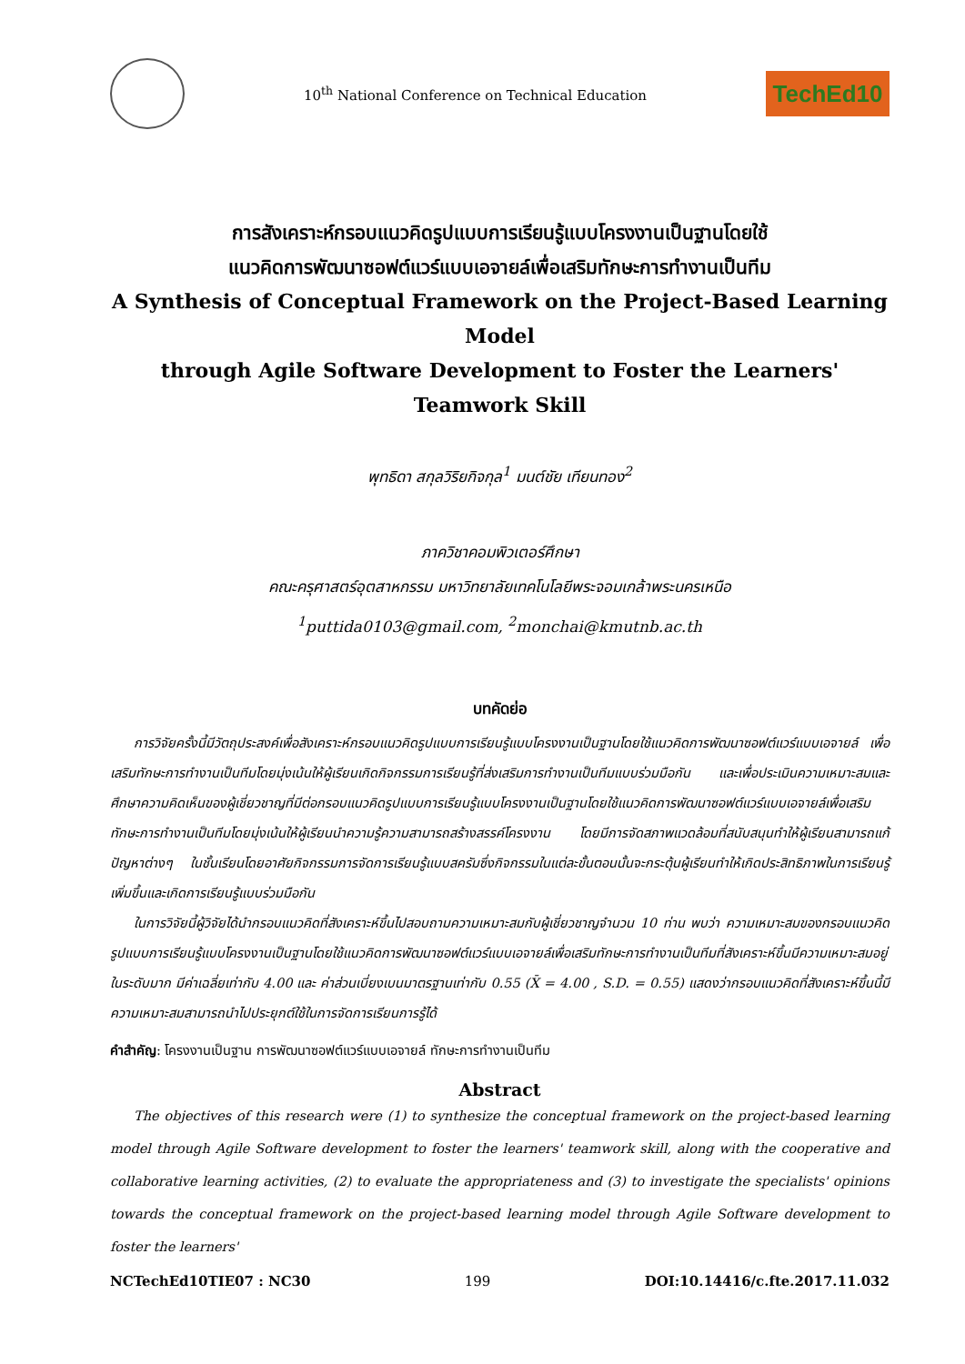10<sup>th</sup> National Conference on Technical Education
TechEd10
การสังเคราะห์กรอบแนวคิดรูปแบบการเรียนรู้แบบโครงงานเป็นฐานโดยใช้
แนวคิดการพัฒนาซอฟต์แวร์แบบเอจายล์เพื่อเสริมทักษะการทำงานเป็นทีม
A Synthesis of Conceptual Framework on the Project-Based Learning Model
through Agile Software Development to Foster the Learners' Teamwork Skill
พุทธิดา สกุลวิริยกิจกุล<sup>1</sup> มนต์ชัย เทียนทอง<sup>2</sup>
ภาควิชาคอมพิวเตอร์ศึกษา
คณะครุศาสตร์อุตสาหกรรม มหาวิทยาลัยเทคโนโลยีพระจอมเกล้าพระนครเหนือ
<sup>1</sup> puttida0103@gmail.com, <sup>2</sup>monchai@kmutnb.ac.th
บทคัดย่อ
การวิจัยครั้งนี้มีวัตถุประสงค์เพื่อสังเคราะห์กรอบแนวคิดรูปแบบการเรียนรู้แบบโครงงานเป็นฐานโดยใช้แนวคิดการพัฒนาซอฟต์แวร์แบบเอจายล์ เพื่อเสริมทักษะการทำงานเป็นทีมโดยมุ่งเน้นให้ผู้เรียนเกิดกิจกรรมการเรียนรู้ที่ส่งเสริมการทำงานเป็นทีมแบบร่วมมือกัน และเพื่อประเมินความเหมาะสมและศึกษาความคิดเห็นของผู้เชี่ยวชาญที่มีต่อกรอบแนวคิดรูปแบบการเรียนรู้แบบโครงงานเป็นฐานโดยใช้แนวคิดการพัฒนาซอฟต์แวร์แบบเอจายล์เพื่อเสริมทักษะการทำงานเป็นทีมโดยมุ่งเน้นให้ผู้เรียนนำความรู้ความสามารถสร้างสรรค์โครงงาน โดยมีการจัดสภาพแวดล้อมที่สนับสนุนทำให้ผู้เรียนสามารถแก้ปัญหาต่างๆ ในชั้นเรียนโดยอาศัยกิจกรรมการจัดการเรียนรู้แบบสครัมซึ่งกิจกรรมในแต่ละขั้นตอนนั้นจะกระตุ้นผู้เรียนทำให้เกิดประสิทธิภาพในการเรียนรู้เพิ่มขึ้นและเกิดการเรียนรู้แบบร่วมมือกัน
ในการวิจัยนี้ผู้วิจัยได้นำกรอบแนวคิดที่สังเคราะห์ขึ้นไปสอบถามความเหมาะสมกับผู้เชี่ยวชาญจำนวน 10 ท่าน พบว่า ความเหมาะสมของกรอบแนวคิดรูปแบบการเรียนรู้แบบโครงงานเป็นฐานโดยใช้แนวคิดการพัฒนาซอฟต์แวร์แบบเอจายล์เพื่อเสริมทักษะการทำงานเป็นทีมที่สังเคราะห์ขึ้นมีความเหมาะสมอยู่ในระดับมาก มีค่าเฉลี่ยเท่ากับ 4.00 และ ค่าส่วนเบี่ยงเบนมาตรฐานเท่ากับ 0.55 (X̄ = 4.00 , S.D. = 0.55) แสดงว่ากรอบแนวคิดที่สังเคราะห์ขึ้นนี้มีความเหมาะสมสามารถนำไปประยุกต์ใช้ในการจัดการเรียนการรู้ได้
คำสำคัญ: โครงงานเป็นฐาน การพัฒนาซอฟต์แวร์แบบเอจายล์ ทักษะการทำงานเป็นทีม
Abstract
The objectives of this research were (1) to synthesize the conceptual framework on the project-based learning model through Agile Software development to foster the learners' teamwork skill, along with the cooperative and collaborative learning activities, (2) to evaluate the appropriateness and (3) to investigate the specialists' opinions towards the conceptual framework on the project-based learning model through Agile Software development to foster the learners'
NCTechEd10TIE07 : NC30 199 DOI:10.14416/c.fte.2017.11.032